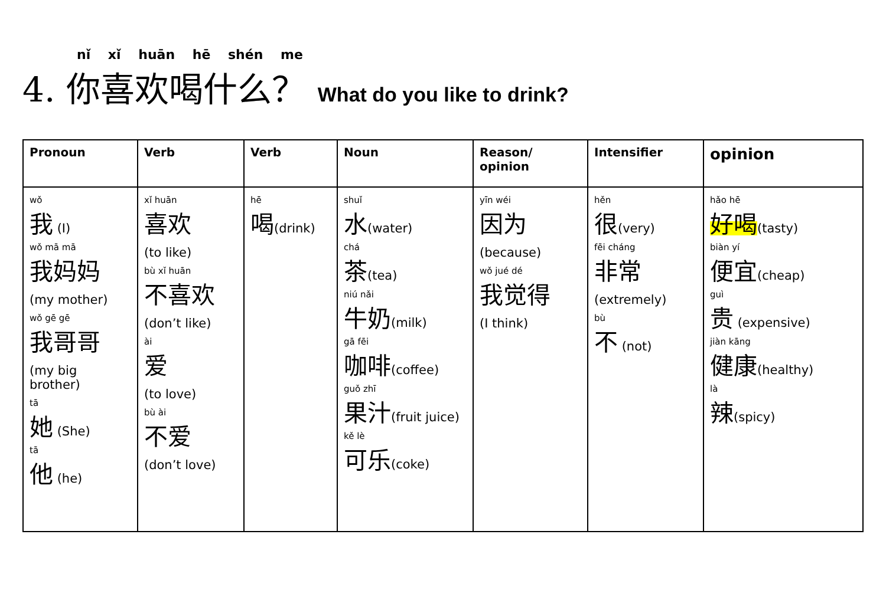nǐ xǐ huān hē shén me
4. 你喜欢喝什么？ What do you like to drink?
| Pronoun | Verb | Verb | Noun | Reason/ opinion | Intensifier | opinion |
| --- | --- | --- | --- | --- | --- | --- |
| wǒ 我 (I) wǒ mā mā 我妈妈 (my mother) wǒ gē gē 我哥哥 (my big brother) tā 她 (She) tā 他 (he) | xǐ huān 喜欢 (to like) bù xǐ huān 不喜欢 (don’t like) ài 爱 (to love) bù ài 不爱 (don’t love) | hē 喝 (drink) | shuǐ 水 (water) chá 茶 (tea) niú nǎi 牛奶 (milk) gā fēi 咖啡 (coffee) guǒ zhī 果汁 (fruit juice) kě lè 可乐 (coke) | yīn wéi 因为 (because) wǒ jué dé 我觉得 (I think) | hěn 很 (very) fēi cháng 非常 (extremely) bù 不 (not) | hǎo hē 好喝 (tasty) biàn yí 便宜 (cheap) guì 贵 (expensive) jiàn kāng 健康 (healthy) là 辣 (spicy) |